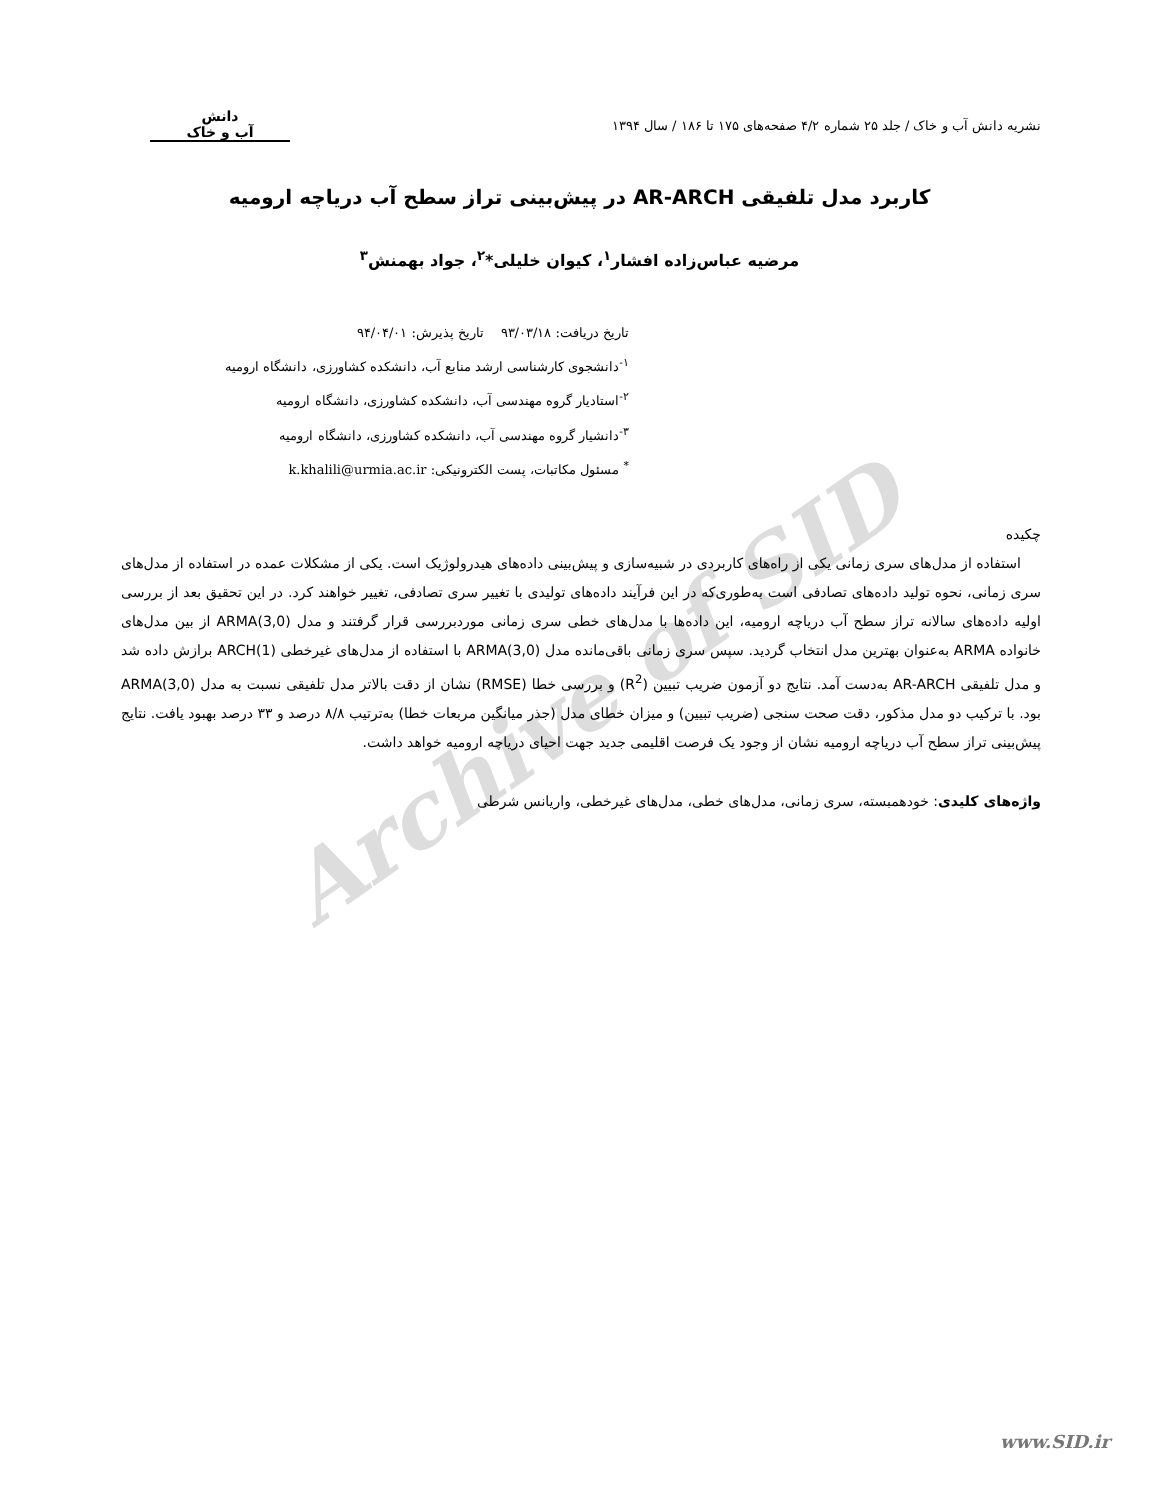Archive of SID
نشریه دانش آب و خاک / جلد ۲۵ شماره ۴/۲ صفحه‌های ۱۷۵ تا ۱۸۶ / سال ۱۳۹۴
دانش
آب و خاک
کاربرد مدل تلفیقی AR-ARCH در پیش‌بینی تراز سطح آب دریاچه ارومیه
مرضیه عباس‌زاده افشار<sup>۱</sup>، کیوان خلیلی*<sup>۲</sup>، جواد بهمنش<sup>۳</sup>
تاریخ دریافت: ۹۳/۰۳/۱۸ تاریخ پذیرش: ۹۴/۰۴/۰۱
<sup>۱-</sup>دانشجوی کارشناسی ارشد منابع آب، دانشکده کشاورزی، دانشگاه ارومیه
<sup>۲-</sup>استادیار گروه مهندسی آب، دانشکده کشاورزی، دانشگاه ارومیه
<sup>۳-</sup>دانشیار گروه مهندسی آب، دانشکده کشاورزی، دانشگاه ارومیه
<sup>*</sup> مسئول مکاتبات، پست الکترونیکی: k.khalili@urmia.ac.ir
چکیده
استفاده از مدل‌های سری زمانی یکی از راه‌های کاربردی در شبیه‌سازی و پیش‌بینی داده‌های هیدرولوژیک است. یکی از مشکلات عمده در استفاده از مدل‌های سری زمانی، نحوه تولید داده‌های تصادفی است به‌طوری‌که در این فرآیند داده‌های تولیدی با تغییر سری تصادفی، تغییر خواهند کرد. در این تحقیق بعد از بررسی اولیه داده‌های سالانه تراز سطح آب دریاچه ارومیه، این داده‌ها با مدل‌های خطی سری زمانی موردبررسی قرار گرفتند و مدل ARMA(3,0) از بین مدل‌های خانواده ARMA به‌عنوان بهترین مدل انتخاب گردید. سپس سری زمانی باقی‌مانده مدل ARMA(3,0) با استفاده از مدل‌های غیرخطی ARCH(1) برازش داده شد و مدل تلفیقی AR-ARCH به‌دست آمد. نتایج دو آزمون ضریب تبیین (R<sup>2</sup>) و بررسی خطا (RMSE) نشان از دقت بالاتر مدل تلفیقی نسبت به مدل ARMA(3,0) بود. با ترکیب دو مدل مذکور، دقت صحت سنجی (ضریب تبیین) و میزان خطای مدل (جذر میانگین مربعات خطا) به‌ترتیب ۸/۸ درصد و ۳۳ درصد بهبود یافت. نتایج پیش‌بینی تراز سطح آب دریاچه ارومیه نشان از وجود یک فرصت اقلیمی جدید جهت احیای دریاچه ارومیه خواهد داشت.
واژه‌های کلیدی: خودهمبسته، سری زمانی، مدل‌های خطی، مدل‌های غیرخطی، واریانس شرطی
www.SID.ir